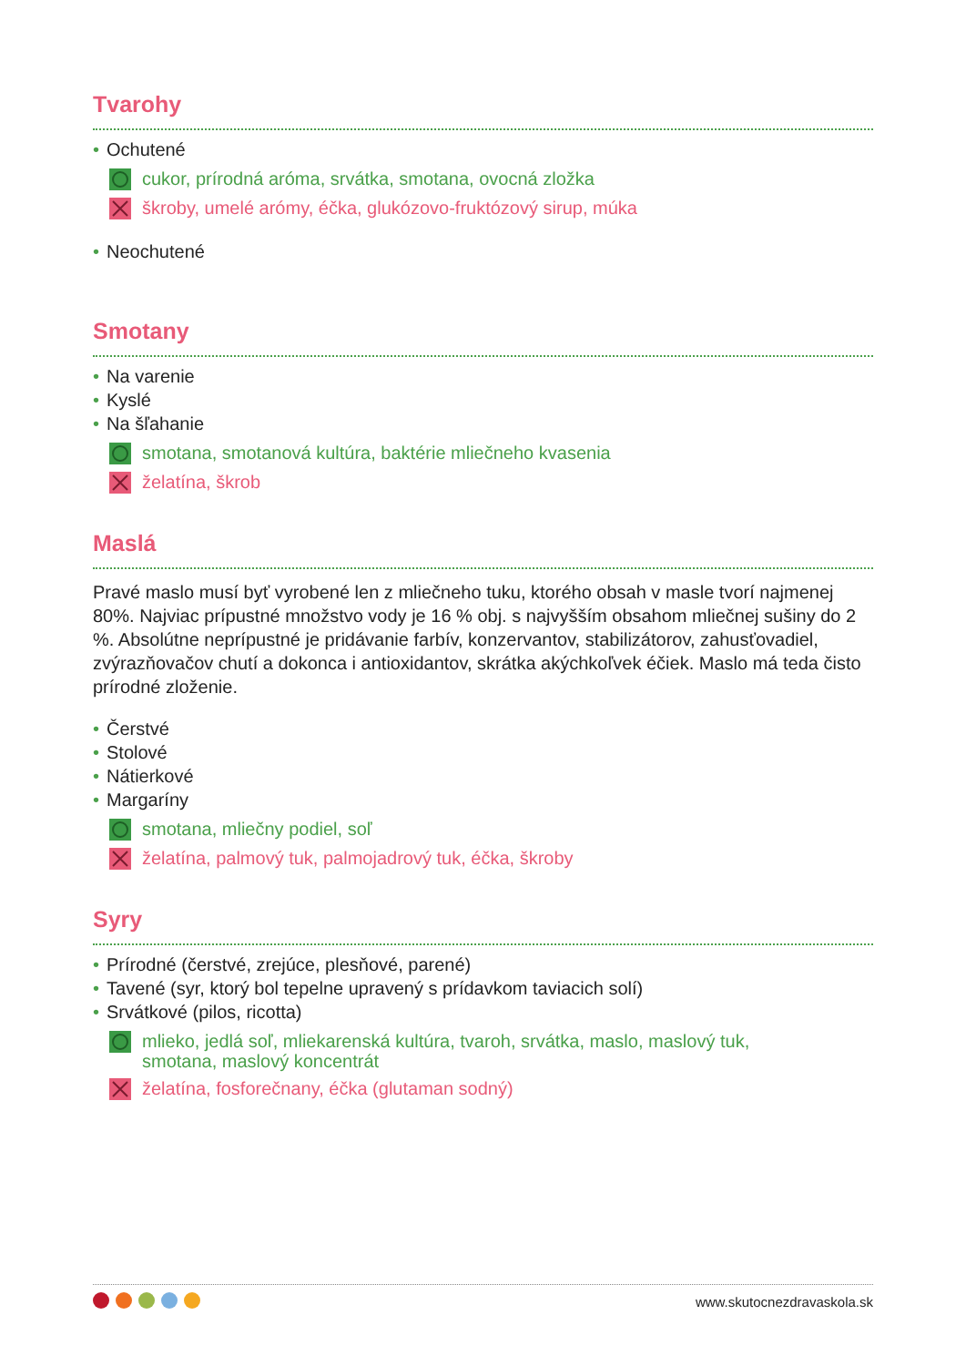Tvarohy
• Ochutené
cukor, prírodná aróma, srvátka, smotana, ovocná zložka
škroby, umelé arómy, éčka, glukózovo-fruktózový sirup, múka
• Neochutené
Smotany
• Na varenie
• Kyslé
• Na šľahanie
smotana, smotanová kultúra, baktérie mliečneho kvasenia
želatína, škrob
Maslá
Pravé maslo musí byť vyrobené len z mliečneho tuku, ktorého obsah v masle tvorí najmenej 80%. Najviac prípustné množstvo vody je 16 % obj. s najvyšším obsahom mliečnej sušiny do 2 %. Absolútne neprípustné je pridávanie farbív, konzervantov, stabilizátorov, zahusťovadiel, zvýrazňovačov chutí a dokonca i antioxidantov, skrátka akýchkoľvek éčiek. Maslo má teda čisto prírodné zloženie.
• Čerstvé
• Stolové
• Nátierkové
• Margaríny
smotana, mliečny podiel, soľ
želatína, palmový tuk, palmojadrový tuk, éčka, škroby
Syry
• Prírodné (čerstvé, zrejúce, plesňové, parené)
• Tavené (syr, ktorý bol tepelne upravený s prídavkom taviacich solí)
• Srvátkové (pilos, ricotta)
mlieko, jedlá soľ, mliekarenská kultúra, tvaroh, srvátka, maslo, maslový tuk,
smotana, maslový koncentrát
želatína, fosforečnany, éčka (glutaman sodný)
www.skutocnezdravaskola.sk